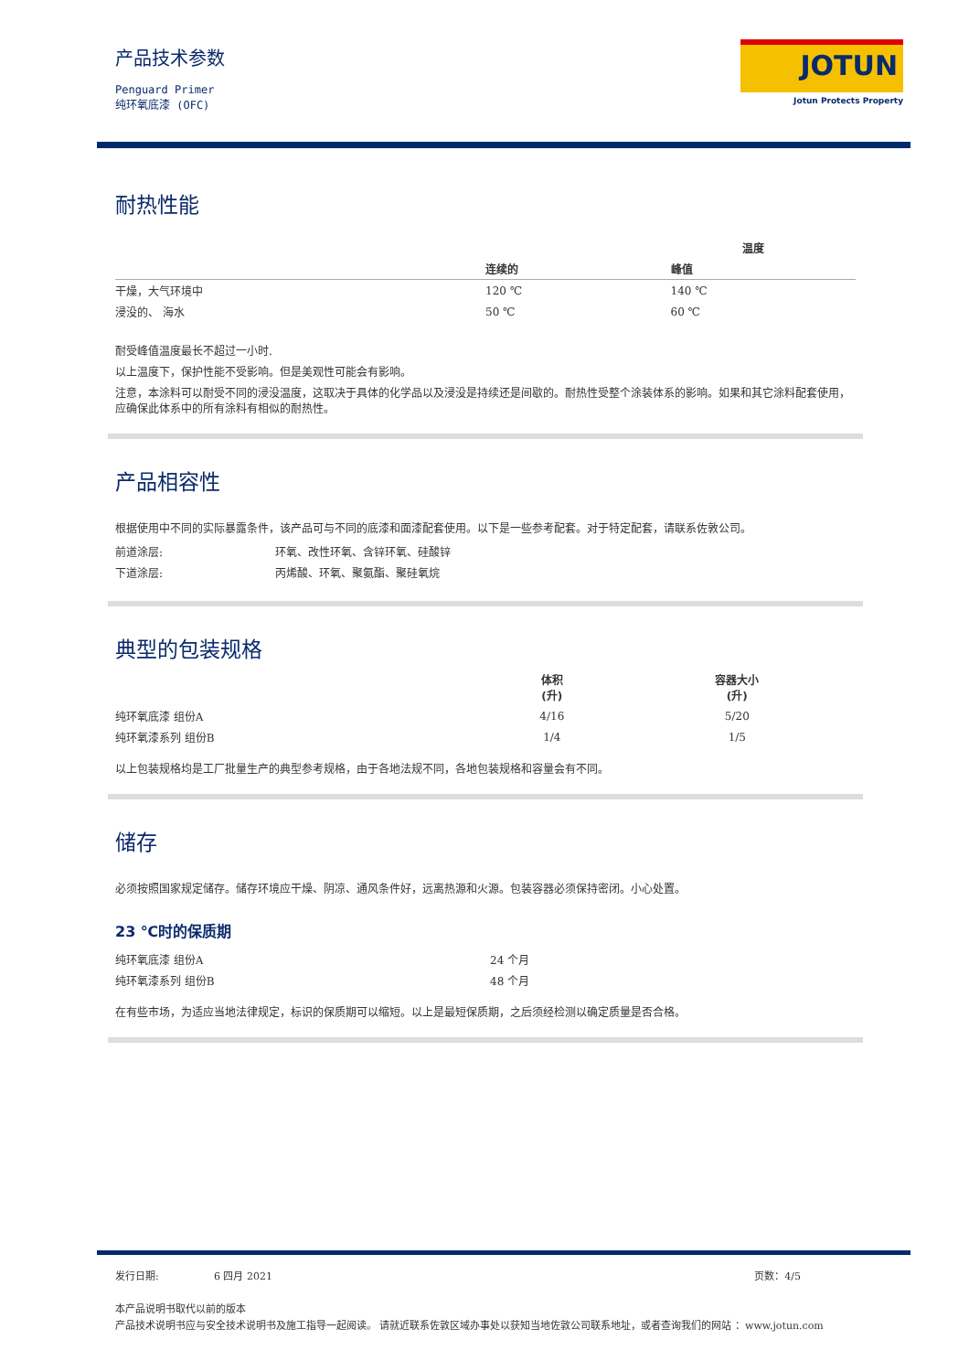产品技术参数
Penguard Primer
纯环氧底漆 (OFC)
JOTUN
Jotun Protects Property
耐热性能
| | 温度 | |
| --- | --- | --- |
| | 连续的 | 峰值 |
| 干燥，大气环境中 | 120 ℃ | 140 ℃ |
| 浸没的、 海水 | 50 ℃ | 60 ℃ |
耐受峰值温度最长不超过一小时.
以上温度下，保护性能不受影响。但是美观性可能会有影响。
注意，本涂料可以耐受不同的浸没温度，这取决于具体的化学品以及浸没是持续还是间歇的。耐热性受整个涂装体系的影响。如果和其它涂料配套使用，应确保此体系中的所有涂料有相似的耐热性。
产品相容性
根据使用中不同的实际暴露条件，该产品可与不同的底漆和面漆配套使用。以下是一些参考配套。对于特定配套，请联系佐敦公司。
| 前道涂层: | 环氧、改性环氧、含锌环氧、硅酸锌 |
| 下道涂层: | 丙烯酸、环氧、聚氨酯、聚硅氧烷 |
典型的包装规格
| | 体积 (升) | 容器大小 (升) |
| --- | --- | --- |
| 纯环氧底漆 组份A | 4/16 | 5/20 |
| 纯环氧漆系列 组份B | 1/4 | 1/5 |
以上包装规格均是工厂批量生产的典型参考规格，由于各地法规不同，各地包装规格和容量会有不同。
储存
必须按照国家规定储存。储存环境应干燥、阴凉、通风条件好，远离热源和火源。包装容器必须保持密闭。小心处置。
23 ℃时的保质期
| 纯环氧底漆 组份A | 24 个月 |
| 纯环氧漆系列 组份B | 48 个月 |
在有些市场，为适应当地法律规定，标识的保质期可以缩短。以上是最短保质期，之后须经检测以确定质量是否合格。
发行日期: 6 四月 2021 页数：4/5
本产品说明书取代以前的版本
产品技术说明书应与安全技术说明书及施工指导一起阅读。 请就近联系佐敦区域办事处以获知当地佐敦公司联系地址，或者查询我们的网站 ：www.jotun.com